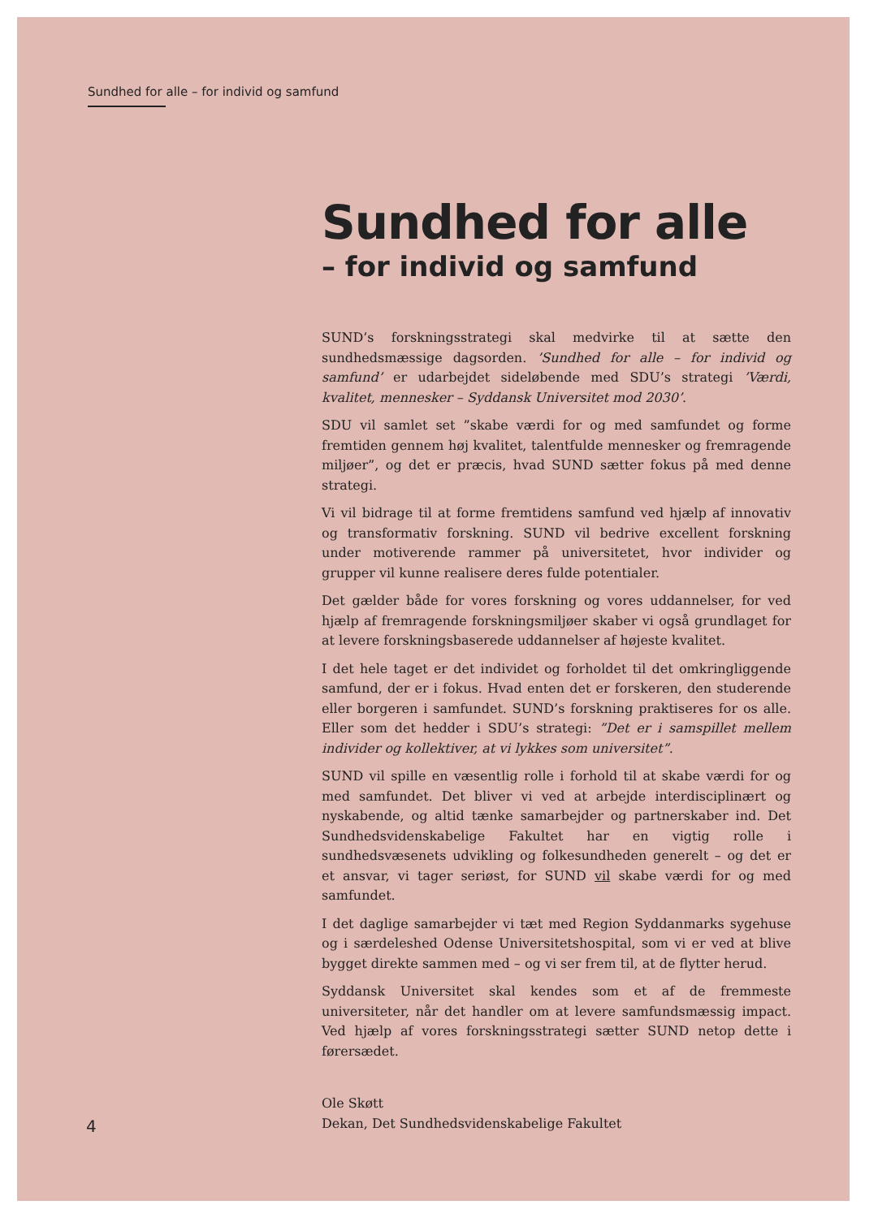Sundhed for alle – for individ og samfund
Sundhed for alle
– for individ og samfund
SUND’s forskningsstrategi skal medvirke til at sætte den sundhedsmæssige dagsorden. ’Sundhed for alle – for individ og samfund’ er udarbejdet sideløbende med SDU’s strategi ’Værdi, kvalitet, mennesker – Syddansk Universitet mod 2030’.
SDU vil samlet set ”skabe værdi for og med samfundet og forme fremtiden gennem høj kvalitet, talentfulde mennesker og fremragende miljøer”, og det er præcis, hvad SUND sætter fokus på med denne strategi.
Vi vil bidrage til at forme fremtidens samfund ved hjælp af innovativ og transformativ forskning. SUND vil bedrive excellent forskning under motiverende rammer på universitetet, hvor individer og grupper vil kunne realisere deres fulde potentialer.
Det gælder både for vores forskning og vores uddannelser, for ved hjælp af fremragende forskningsmiljøer skaber vi også grundlaget for at levere forskningsbaserede uddannelser af højeste kvalitet.
I det hele taget er det individet og forholdet til det omkringliggende samfund, der er i fokus. Hvad enten det er forskeren, den studerende eller borgeren i samfundet. SUND’s forskning praktiseres for os alle. Eller som det hedder i SDU’s strategi: ”Det er i samspillet mellem individer og kollektiver, at vi lykkes som universitet”.
SUND vil spille en væsentlig rolle i forhold til at skabe værdi for og med samfundet. Det bliver vi ved at arbejde interdisciplinært og nyskabende, og altid tænke samarbejder og partnerskaber ind. Det Sundhedsvidenskabelige Fakultet har en vigtig rolle i sundhedsvæsenets udvikling og folkesundheden generelt – og det er et ansvar, vi tager seriøst, for SUND vil skabe værdi for og med samfundet.
I det daglige samarbejder vi tæt med Region Syddanmarks sygehuse og i særdeleshed Odense Universitetshospital, som vi er ved at blive bygget direkte sammen med – og vi ser frem til, at de flytter herud.
Syddansk Universitet skal kendes som et af de fremmeste universiteter, når det handler om at levere samfundsmæssig impact. Ved hjælp af vores forskningsstrategi sætter SUND netop dette i førersædet.
Ole Skøtt
Dekan, Det Sundhedsvidenskabelige Fakultet
4